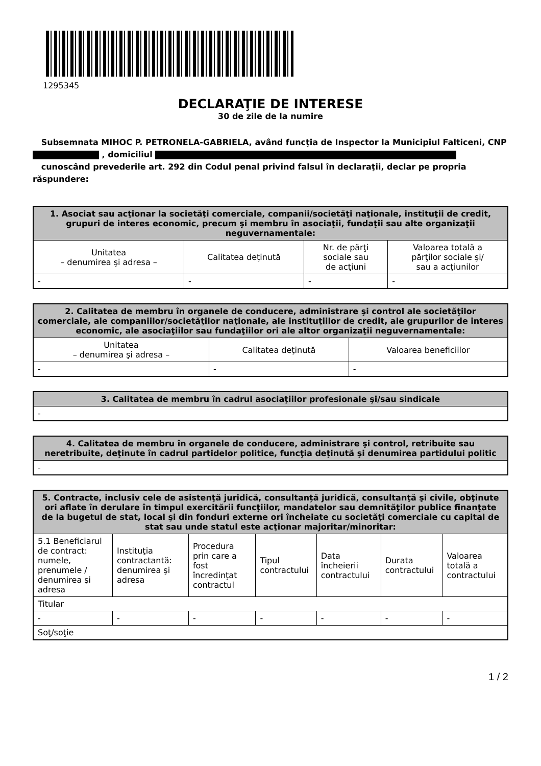1295345
DECLARAŢIE DE INTERESE
30 de zile de la numire
Subsemnata MIHOC P. PETRONELA-GABRIELA, având funcţia de Inspector la Municipiul Falticeni, CNP , domiciliul
cunoscând prevederile art. 292 din Codul penal privind falsul în declaraţii, declar pe propria răspundere:
| 1. Asociat sau acţionar la societăţi comerciale, companii/societăţi naţionale, instituţii de credit, grupuri de interes economic, precum şi membru în asociaţii, fundaţii sau alte organizaţii neguvernamentale: | | | |
| --- | --- | --- | --- |
| Unitatea – denumirea şi adresa – | Calitatea deţinută | Nr. de părţi sociale sau de acţiuni | Valoarea totală a părţilor sociale şi/ sau a acţiunilor |
| - | - | - | - |
| 2. Calitatea de membru în organele de conducere, administrare şi control ale societăţilor comerciale, ale companiilor/societăţilor naţionale, ale instituţiilor de credit, ale grupurilor de interes economic, ale asociaţiilor sau fundaţiilor ori ale altor organizaţii neguvernamentale: | | |
| --- | --- | --- |
| Unitatea – denumirea şi adresa – | Calitatea deţinută | Valoarea beneficiilor |
| - | - | - |
| 3. Calitatea de membru în cadrul asociaţiilor profesionale şi/sau sindicale |
| --- |
| - |
| 4. Calitatea de membru în organele de conducere, administrare şi control, retribuite sau neretribuite, deţinute în cadrul partidelor politice, funcţia deţinută şi denumirea partidului politic |
| --- |
| - |
| 5. Contracte, inclusiv cele de asistenţă juridică, consultanță juridică, consultanţă şi civile, obţinute ori aflate în derulare în timpul exercitării funcţiilor, mandatelor sau demnităţilor publice finanţate de la bugetul de stat, local şi din fonduri externe ori încheiate cu societăţi comerciale cu capital de stat sau unde statul este acţionar majoritar/minoritar: | | | | | | |
| --- | --- | --- | --- | --- | --- | --- |
| 5.1 Beneficiarul de contract: numele, prenumele / denumirea şi adresa | Instituţia contractantă: denumirea şi adresa | Procedura prin care a fost încredinţat contractul | Tipul contractului | Data încheierii contractului | Durata contractului | Valoarea totală a contractului |
| Titular | | | | | | |
| - | - | - | - | - | - | - |
| Soţ/soţie | | | | | | |
1 / 2